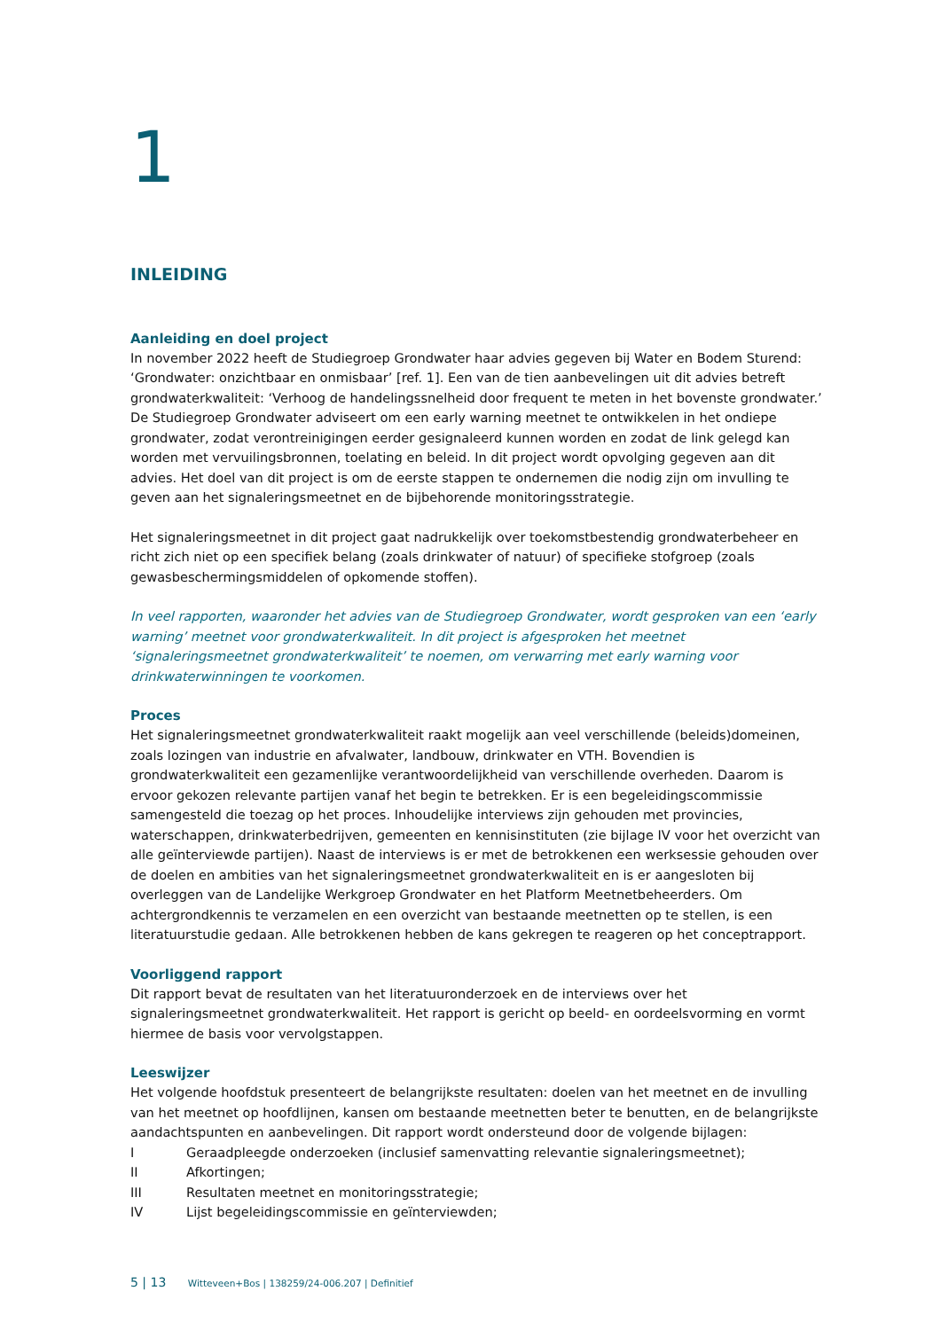1
INLEIDING
Aanleiding en doel project
In november 2022 heeft de Studiegroep Grondwater haar advies gegeven bij Water en Bodem Sturend: ‘Grondwater: onzichtbaar en onmisbaar’ [ref. 1]. Een van de tien aanbevelingen uit dit advies betreft grondwaterkwaliteit: ‘Verhoog de handelingssnelheid door frequent te meten in het bovenste grondwater.’ De Studiegroep Grondwater adviseert om een early warning meetnet te ontwikkelen in het ondiepe grondwater, zodat verontreinigingen eerder gesignaleerd kunnen worden en zodat de link gelegd kan worden met vervuilingsbronnen, toelating en beleid. In dit project wordt opvolging gegeven aan dit advies. Het doel van dit project is om de eerste stappen te ondernemen die nodig zijn om invulling te geven aan het signaleringsmeetnet en de bijbehorende monitoringsstrategie.
Het signaleringsmeetnet in dit project gaat nadrukkelijk over toekomstbestendig grondwaterbeheer en richt zich niet op een specifiek belang (zoals drinkwater of natuur) of specifieke stofgroep (zoals gewasbeschermingsmiddelen of opkomende stoffen).
In veel rapporten, waaronder het advies van de Studiegroep Grondwater, wordt gesproken van een ‘early warning’ meetnet voor grondwaterkwaliteit. In dit project is afgesproken het meetnet ‘signaleringsmeetnet grondwaterkwaliteit’ te noemen, om verwarring met early warning voor drinkwaterwinningen te voorkomen.
Proces
Het signaleringsmeetnet grondwaterkwaliteit raakt mogelijk aan veel verschillende (beleids)domeinen, zoals lozingen van industrie en afvalwater, landbouw, drinkwater en VTH. Bovendien is grondwaterkwaliteit een gezamenlijke verantwoordelijkheid van verschillende overheden. Daarom is ervoor gekozen relevante partijen vanaf het begin te betrekken. Er is een begeleidingscommissie samengesteld die toezag op het proces. Inhoudelijke interviews zijn gehouden met provincies, waterschappen, drinkwaterbedrijven, gemeenten en kennisinstituten (zie bijlage IV voor het overzicht van alle geïnterviewde partijen). Naast de interviews is er met de betrokkenen een werksessie gehouden over de doelen en ambities van het signaleringsmeetnet grondwaterkwaliteit en is er aangesloten bij overleggen van de Landelijke Werkgroep Grondwater en het Platform Meetnetbeheerders. Om achtergrondkennis te verzamelen en een overzicht van bestaande meetnetten op te stellen, is een literatuurstudie gedaan. Alle betrokkenen hebben de kans gekregen te reageren op het conceptrapport.
Voorliggend rapport
Dit rapport bevat de resultaten van het literatuuronderzoek en de interviews over het signaleringsmeetnet grondwaterkwaliteit. Het rapport is gericht op beeld- en oordeelsvorming en vormt hiermee de basis voor vervolgstappen.
Leeswijzer
Het volgende hoofdstuk presenteert de belangrijkste resultaten: doelen van het meetnet en de invulling van het meetnet op hoofdlijnen, kansen om bestaande meetnetten beter te benutten, en de belangrijkste aandachtspunten en aanbevelingen. Dit rapport wordt ondersteund door de volgende bijlagen:
I Geraadpleegde onderzoeken (inclusief samenvatting relevantie signaleringsmeetnet);
II Afkortingen;
III Resultaten meetnet en monitoringsstrategie;
IV Lijst begeleidingscommissie en geïnterviewden;
5 | 13 Witteveen+Bos | 138259/24-006.207 | Definitief